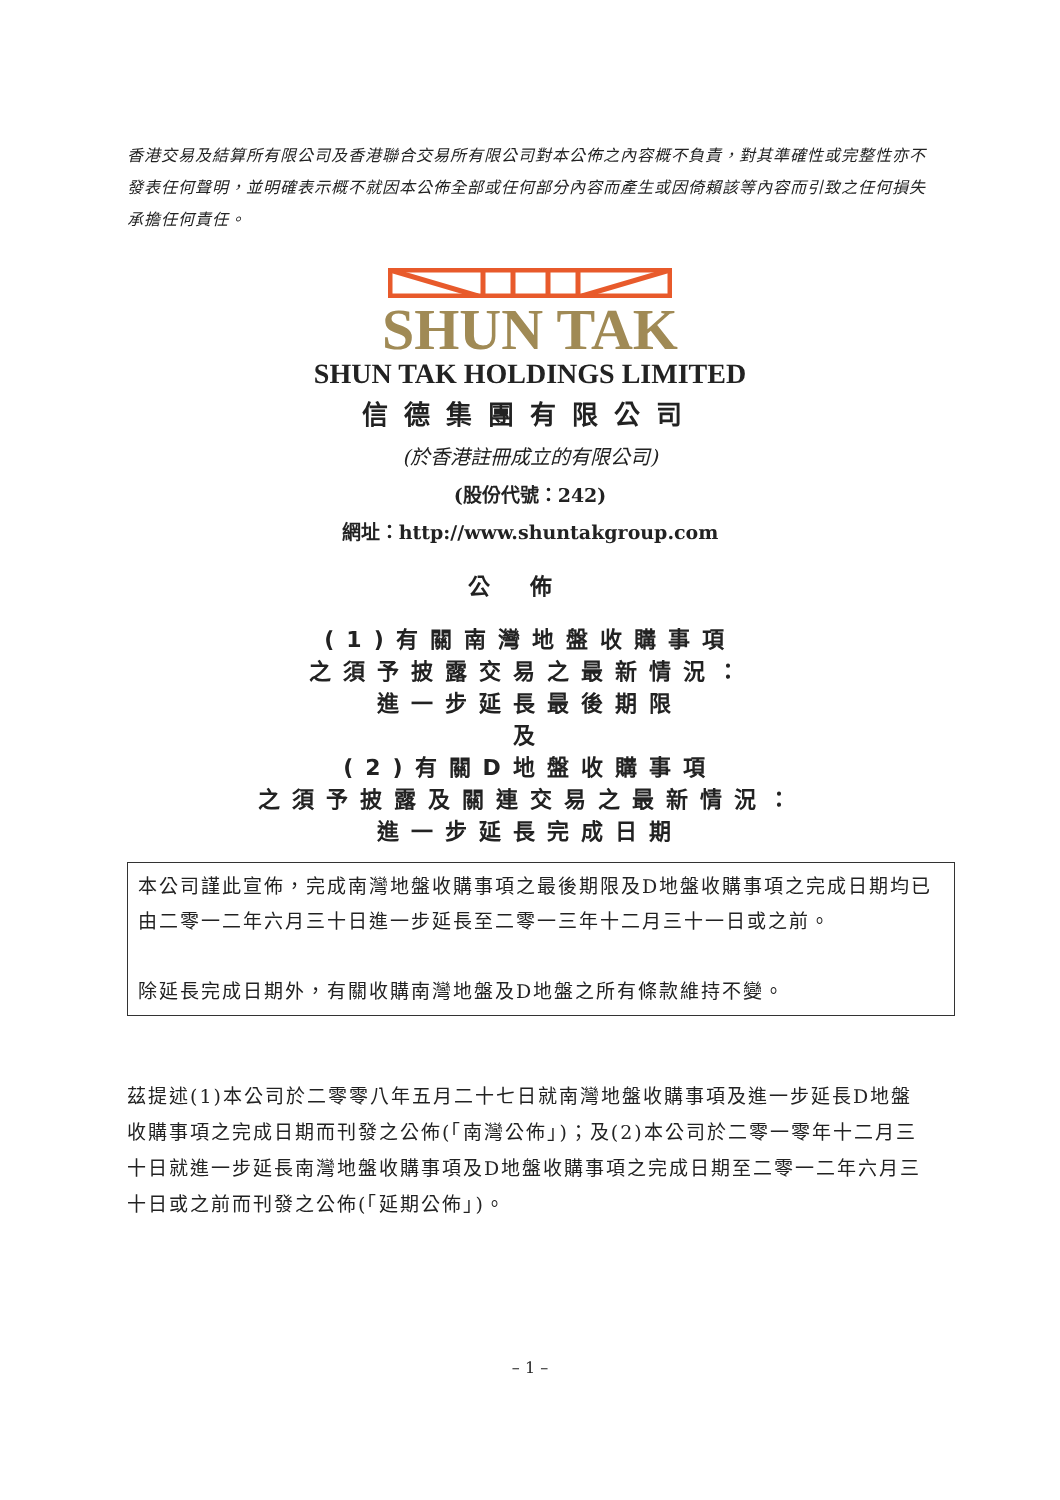香港交易及結算所有限公司及香港聯合交易所有限公司對本公佈之內容概不負責，對其準確性或完整性亦不發表任何聲明，並明確表示概不就因本公佈全部或任何部分內容而產生或因倚賴該等內容而引致之任何損失承擔任何責任。
SHUN TAK
SHUN TAK HOLDINGS LIMITED
信德集團有限公司
(於香港註冊成立的有限公司)
(股份代號：242)
網址：http://www.shuntakgroup.com
公佈
(1)有關南灣地盤收購事項
之須予披露交易之最新情況：
進一步延長最後期限
及
(2)有關D地盤收購事項
之須予披露及關連交易之最新情況：
進一步延長完成日期
本公司謹此宣佈，完成南灣地盤收購事項之最後期限及D地盤收購事項之完成日期均已由二零一二年六月三十日進一步延長至二零一三年十二月三十一日或之前。
除延長完成日期外，有關收購南灣地盤及D地盤之所有條款維持不變。
茲提述(1)本公司於二零零八年五月二十七日就南灣地盤收購事項及進一步延長D地盤收購事項之完成日期而刊發之公佈(「南灣公佈」)；及(2)本公司於二零一零年十二月三十日就進一步延長南灣地盤收購事項及D地盤收購事項之完成日期至二零一二年六月三十日或之前而刊發之公佈(「延期公佈」)。
– 1 –